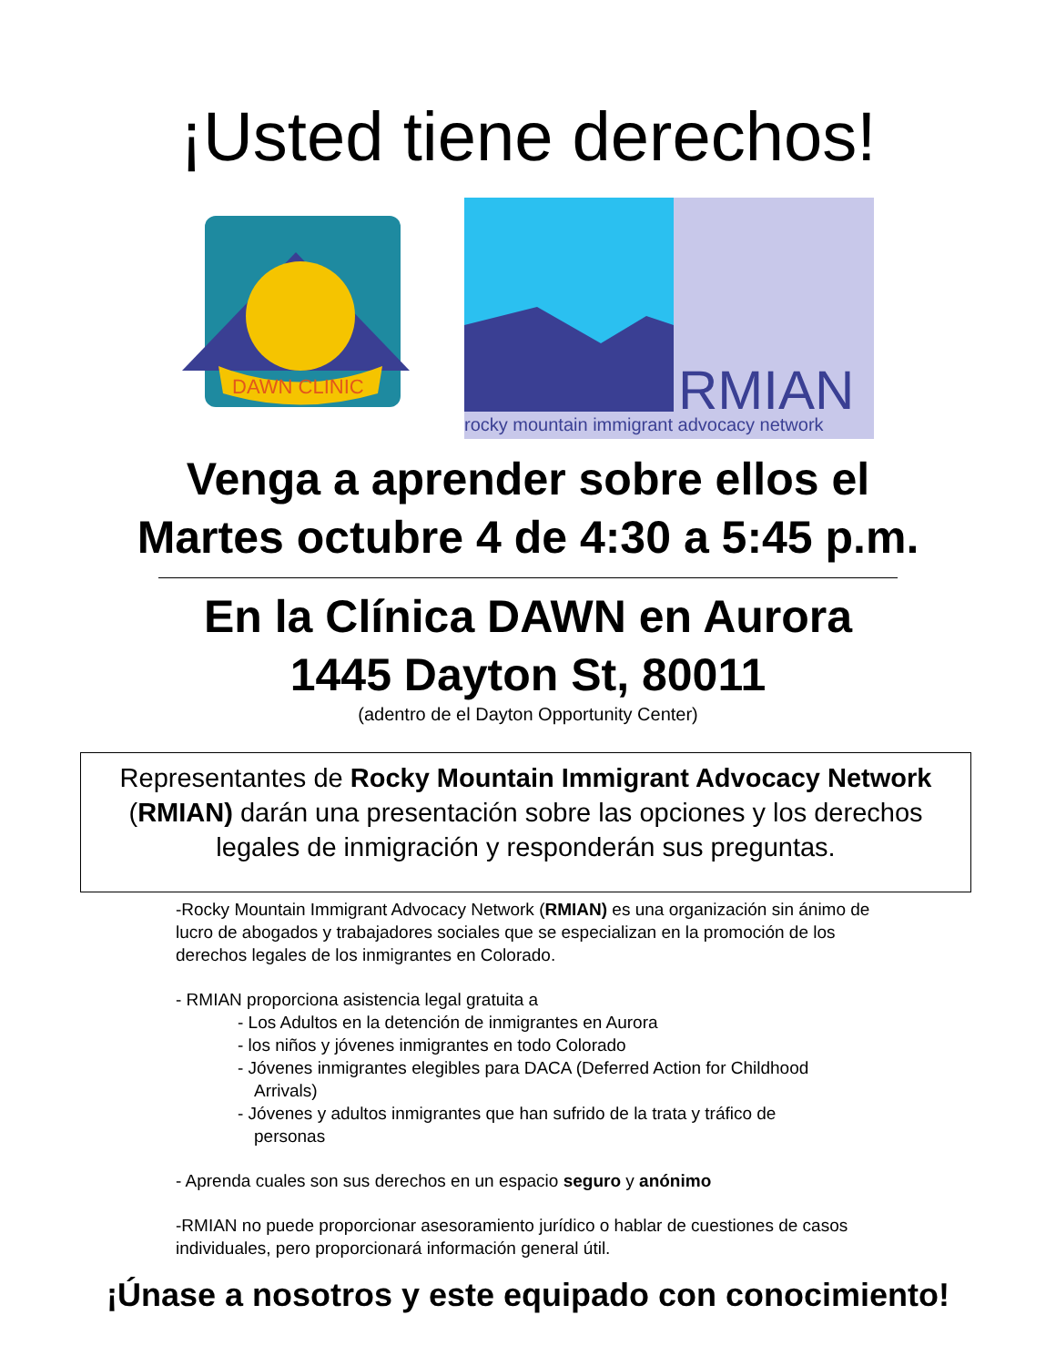¡Usted tiene derechos!
DAWN CLINIC
RMIAN
rocky mountain immigrant advocacy network
Venga a aprender sobre ellos el
Martes octubre 4 de 4:30 a 5:45 p.m.
En la Clínica DAWN en Aurora
1445 Dayton St, 80011
(adentro de el Dayton Opportunity Center)
Representantes de Rocky Mountain Immigrant Advocacy Network (RMIAN) darán una presentación sobre las opciones y los derechos legales de inmigración y responderán sus preguntas.
-Rocky Mountain Immigrant Advocacy Network (RMIAN) es una organización sin ánimo de lucro de abogados y trabajadores sociales que se especializan en la promoción de los derechos legales de los inmigrantes en Colorado.
- RMIAN proporciona asistencia legal gratuita a
- Los Adultos en la detención de inmigrantes en Aurora
- los niños y jóvenes inmigrantes en todo Colorado
- Jóvenes inmigrantes elegibles para DACA (Deferred Action for Childhood
Arrivals)
- Jóvenes y adultos inmigrantes que han sufrido de la trata y tráfico de
personas
- Aprenda cuales son sus derechos en un espacio seguro y anónimo
-RMIAN no puede proporcionar asesoramiento jurídico o hablar de cuestiones de casos individuales, pero proporcionará información general útil.
¡Únase a nosotros y este equipado con conocimiento!